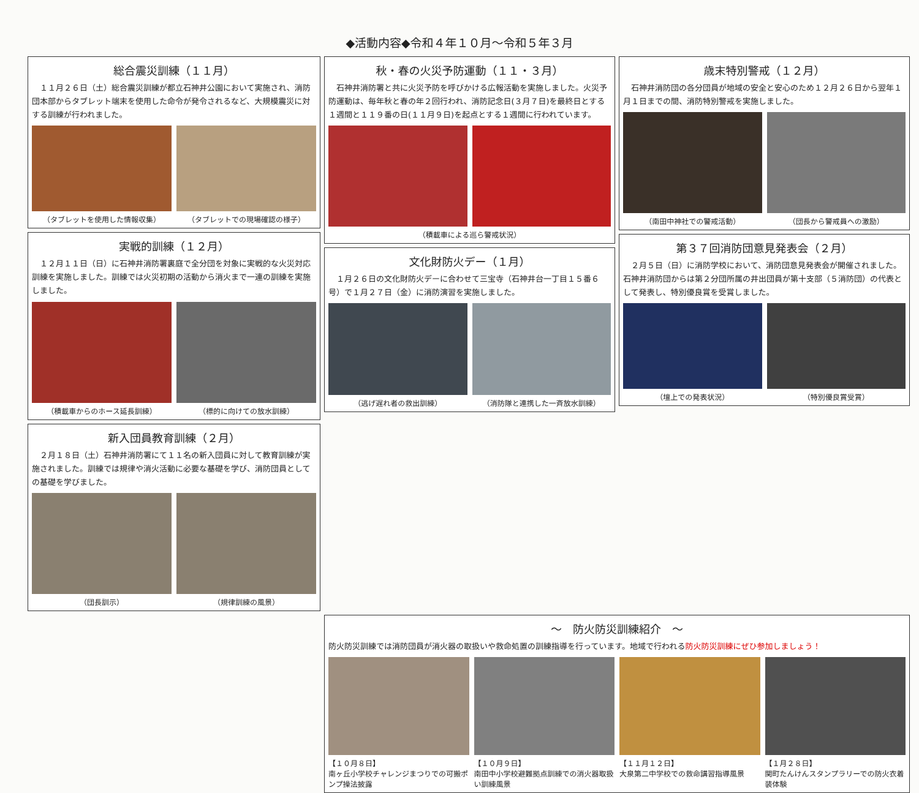◆活動内容◆令和４年１０月〜令和５年３月
総合震災訓練（１１月）
　１１月２６日（土）総合震災訓練が都立石神井公園において実施され、消防団本部からタブレット端末を使用した命令が発令されるなど、大規模震災に対する訓練が行われました。
（タブレットを使用した情報収集） （タブレットでの現場確認の様子）
実戦的訓練（１２月）
　１２月１１日（日）に石神井消防署裏庭で全分団を対象に実戦的な火災対応訓練を実施しました。訓練では火災初期の活動から消火まで一連の訓練を実施しました。
（積載車からのホース延長訓練） （標的に向けての放水訓練）
新入団員教育訓練（２月）
　２月１８日（土）石神井消防署にて１１名の新入団員に対して教育訓練が実施されました。訓練では規律や消火活動に必要な基礎を学び、消防団員としての基礎を学びました。
（団長訓示） （規律訓練の風景）
秋・春の火災予防運動（１１・３月）
　石神井消防署と共に火災予防を呼びかける広報活動を実施しました。火災予防運動は、毎年秋と春の年２回行われ、消防記念日(３月７日)を最終日とする１週間と１１９番の日(１１月９日)を起点とする１週間に行われています。
（積載車による巡ら警戒状況）
文化財防火デー（１月）
　１月２６日の文化財防火デーに合わせて三宝寺（石神井台一丁目１５番６号）で１月２７日（金）に消防演習を実施しました。
（逃げ遅れ者の救出訓練） （消防隊と連携した一斉放水訓練）
歳末特別警戒（１２月）
　石神井消防団の各分団員が地域の安全と安心のため１２月２６日から翌年１月１日までの間、消防特別警戒を実施しました。
（南田中神社での警戒活動） （団長から警戒員への激励）
第３７回消防団意見発表会（２月）
　２月５日（日）に消防学校において、消防団意見発表会が開催されました。石神井消防団からは第２分団所属の井出団員が第十支部（５消防団）の代表として発表し、特別優良賞を受賞しました。
（壇上での発表状況） （特別優良賞受賞）
〜　防火防災訓練紹介　〜
防火防災訓練では消防団員が消火器の取扱いや救命処置の訓練指導を行っています。地域で行われる防火防災訓練にぜひ参加しましょう！
【１０月８日】
南ヶ丘小学校チャレンジまつりでの可搬ポンプ操法披露
【１０月９日】
南田中小学校避難拠点訓練での消火器取扱い訓練風景
【１１月１２日】
大泉第二中学校での救命講習指導風景
【１月２８日】
関町たんけんスタンプラリーでの防火衣着装体験